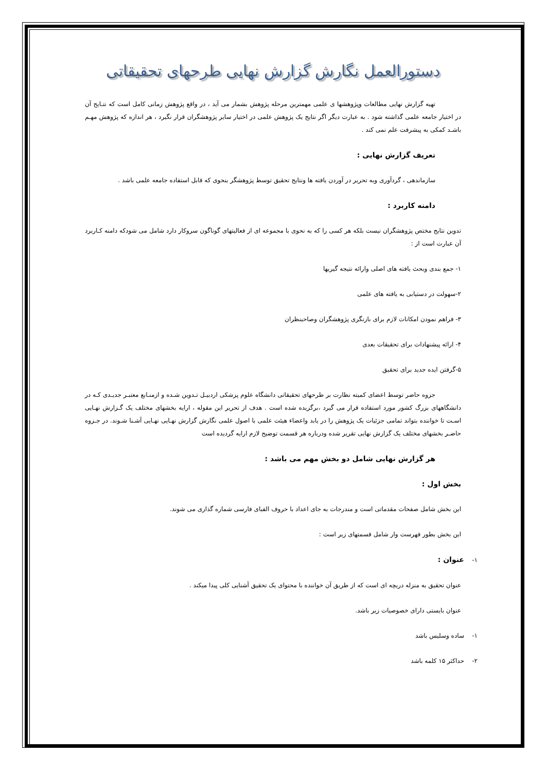دستورالعمل نگارش گزارش نهایی طرحهای تحقیقاتی
تهیه گزارش نهایی مطالعات وپژوهشها ی علمی مهمترین مرحله پژوهش بشمار می آید ، در واقع پژوهش زمانی کامل است که نتـایج آن در اختیار جامعه علمی گذاشته شود . به عبارت دیگر اگر نتایج یک پژوهش علمی در اختیار سایر پژوهشگران قرار نگیرد ، هر اندازه که پژوهش مهـم باشـد کمکی به پیشرفت علم نمی کند .
تعریف گزارش نهایی :
سازماندهی ، گردآوری وبه تحریر در آوردن یافته ها ونتایج تحقیق توسط پژوهشگر بنحوی که قابل استفاده جامعه علمی باشد .
دامنه کاربرد :
تدوین نتایج مختص پژوهشگران نیست بلکه هر کسی را که به نحوی با مجموعه ای از فعالیتهای گوناگون سروکار دارد شامل می شودکه دامنه کـاربرد آن عبارت است از :
۱- جمع بندی وبحث یافته های اصلی وارائه نتیجه گیریها
۲-سهولت در دستیابی به یافته های علمی
۳- فراهم نمودن امکانات لازم برای بازنگری پژوهشگران وصاحبنظران
۴- ارائه پیشنهادات برای تحقیقات بعدی
۵-گرفتن ایده جدید برای تحقیق
جزوه حاضر توسط اعضای کمیته نظارت بر طرحهای تحقیقاتی دانشگاه علوم پزشکی اردبیـل تـدوین شـده و ازمنـابع معتبـر جدیـدی کـه در دانشگاههای بزرگ کشور مورد استفاده قرار می گیرد ،برگزیده شده است . هدف از تحریر این مقوله ، ارایه بخشهای مختلف یک گـزارش نهـایی اسـت تا خواننده بتواند تمامی جزئیات یک پژوهش را در یابد واعضاء هیئت علمی با اصول علمی نگارش گزارش نهـایی نهـایی آشـنا شـوند. در جـزوه حاضـر بخشهای مختلف یک گزارش نهایی تقریر شده ودرباره هر قسمت توضیح لازم ارایه گردیده است
هر گزارش نهایی شامل دو بخش مهم می باشد :
بخش اول :
این بخش شامل صفحات مقدماتی است و مندرجات به جای اعداد با حروف الفبای فارسی شماره گذاری می شوند.
این بخش بطور فهرست وار شامل قسمتهای زیر است :
۱- عنوان :
عنوان تحقیق به منزله دریچه ای است که از طریق آن خواننده با محتوای یک تحقیق آشنایی کلی پیدا میکند .
عنوان بایستی دارای خصوصیات زیر باشد.
۱- ساده وسلیس باشد
۲- حداکثر ۱۵ کلمه باشد